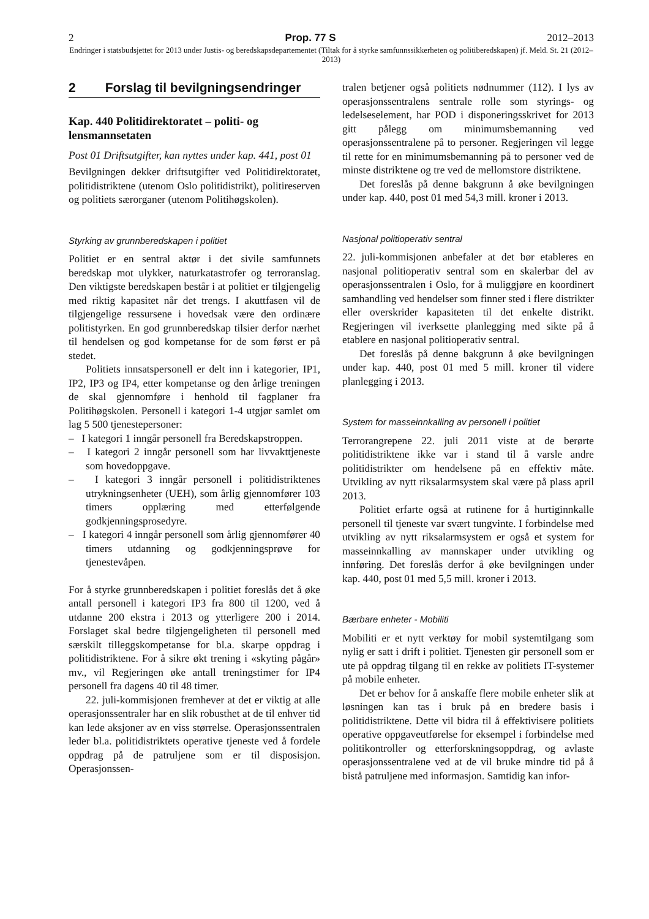2 Prop. 77 S 2012–2013
Endringer i statsbudsjettet for 2013 under Justis- og beredskapsdepartementet (Tiltak for å styrke samfunnssikkerheten og politiberedskapen) jf. Meld. St. 21 (2012–2013)
2 Forslag til bevilgningsendringer
Kap. 440 Politidirektoratet – politi- og lensmannsetaten
Post 01 Driftsutgifter, kan nyttes under kap. 441, post 01
Bevilgningen dekker driftsutgifter ved Politidirektoratet, politidistriktene (utenom Oslo politidistrikt), politireserven og politiets særorganer (utenom Politihøgskolen).
Styrking av grunnberedskapen i politiet
Politiet er en sentral aktør i det sivile samfunnets beredskap mot ulykker, naturkatastrofer og terroranslag. Den viktigste beredskapen består i at politiet er tilgjengelig med riktig kapasitet når det trengs. I akuttfasen vil de tilgjengelige ressursene i hovedsak være den ordinære politistyrken. En god grunnberedskap tilsier derfor nærhet til hendelsen og god kompetanse for de som først er på stedet.
Politiets innsatspersonell er delt inn i kategorier, IP1, IP2, IP3 og IP4, etter kompetanse og den årlige treningen de skal gjennomføre i henhold til fagplaner fra Politihøgskolen. Personell i kategori 1-4 utgjør samlet om lag 5 500 tjenestepersoner:
– I kategori 1 inngår personell fra Beredskapstroppen.
– I kategori 2 inngår personell som har livvakttjeneste som hovedoppgave.
– I kategori 3 inngår personell i politidistriktenes utrykningsenheter (UEH), som årlig gjennomfører 103 timers opplæring med etterfølgende godkjenningsprosedyre.
– I kategori 4 inngår personell som årlig gjennomfører 40 timers utdanning og godkjenningsprøve for tjenestevåpen.
For å styrke grunnberedskapen i politiet foreslås det å øke antall personell i kategori IP3 fra 800 til 1200, ved å utdanne 200 ekstra i 2013 og ytterligere 200 i 2014. Forslaget skal bedre tilgjengeligheten til personell med særskilt tilleggskompetanse for bl.a. skarpe oppdrag i politidistriktene. For å sikre økt trening i «skyting pågår» mv., vil Regjeringen øke antall treningstimer for IP4 personell fra dagens 40 til 48 timer.
22. juli-kommisjonen fremhever at det er viktig at alle operasjonssentraler har en slik robusthet at de til enhver tid kan lede aksjoner av en viss størrelse. Operasjonssentralen leder bl.a. politidistriktets operative tjeneste ved å fordele oppdrag på de patruljene som er til disposisjon. Operasjonssen-
tralen betjener også politiets nødnummer (112). I lys av operasjonssentralens sentrale rolle som styrings- og ledelseselement, har POD i disponeringsskrivet for 2013 gitt pålegg om minimumsbemanning ved operasjonssentralene på to personer. Regjeringen vil legge til rette for en minimumsbemanning på to personer ved de minste distriktene og tre ved de mellomstore distriktene.
Det foreslås på denne bakgrunn å øke bevilgningen under kap. 440, post 01 med 54,3 mill. kroner i 2013.
Nasjonal politioperativ sentral
22. juli-kommisjonen anbefaler at det bør etableres en nasjonal politioperativ sentral som en skalerbar del av operasjonssentralen i Oslo, for å muliggjøre en koordinert samhandling ved hendelser som finner sted i flere distrikter eller overskrider kapasiteten til det enkelte distrikt. Regjeringen vil iverksette planlegging med sikte på å etablere en nasjonal politioperativ sentral.
Det foreslås på denne bakgrunn å øke bevilgningen under kap. 440, post 01 med 5 mill. kroner til videre planlegging i 2013.
System for masseinnkalling av personell i politiet
Terrorangrepene 22. juli 2011 viste at de berørte politidistriktene ikke var i stand til å varsle andre politidistrikter om hendelsene på en effektiv måte. Utvikling av nytt riksalarmsystem skal være på plass april 2013.
Politiet erfarte også at rutinene for å hurtiginnkalle personell til tjeneste var svært tungvinte. I forbindelse med utvikling av nytt riksalarmsystem er også et system for masseinnkalling av mannskaper under utvikling og innføring. Det foreslås derfor å øke bevilgningen under kap. 440, post 01 med 5,5 mill. kroner i 2013.
Bærbare enheter - Mobiliti
Mobiliti er et nytt verktøy for mobil systemtilgang som nylig er satt i drift i politiet. Tjenesten gir personell som er ute på oppdrag tilgang til en rekke av politiets IT-systemer på mobile enheter.
Det er behov for å anskaffe flere mobile enheter slik at løsningen kan tas i bruk på en bredere basis i politidistriktene. Dette vil bidra til å effektivisere politiets operative oppgaveutførelse for eksempel i forbindelse med politikontroller og etterforskningsoppdrag, og avlaste operasjonssentralene ved at de vil bruke mindre tid på å bistå patruljene med informasjon. Samtidig kan infor-